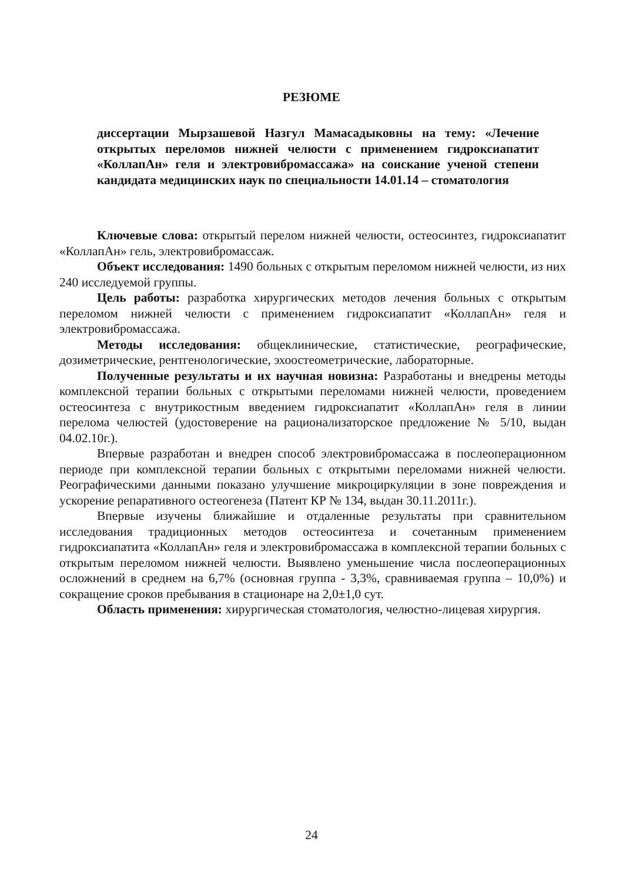РЕЗЮМЕ
диссертации Мырзашевой Назгул Мамасадыковны на тему: «Лечение открытых переломов нижней челюсти с применением гидроксиапатит «КоллапАн» геля и электровибромассажа» на соискание ученой степени кандидата медицинских наук по специальности 14.01.14 – стоматология
Ключевые слова: открытый перелом нижней челюсти, остеосинтез, гидроксиапатит «КоллапАн» гель, электровибромассаж.
Объект исследования: 1490 больных с открытым переломом нижней челюсти, из них 240 исследуемой группы.
Цель работы: разработка хирургических методов лечения больных с открытым переломом нижней челюсти с применением гидроксиапатит «КоллапАн» геля и электровибромассажа.
Методы исследования: общеклинические, статистические, реографические, дозиметрические, рентгенологические, эхоостеометрические, лабораторные.
Полученные результаты и их научная новизна: Разработаны и внедрены методы комплексной терапии больных с открытыми переломами нижней челюсти, проведением остеосинтеза с внутрикостным введением гидроксиапатит «КоллапАн» геля в линии перелома челюстей (удостоверение на рационализаторское предложение № 5/10, выдан 04.02.10г.).
Впервые разработан и внедрен способ электровибромассажа в послеоперационном периоде при комплексной терапии больных с открытыми переломами нижней челюсти. Реографическими данными показано улучшение микроциркуляции в зоне повреждения и ускорение репаративного остеогенеза (Патент КР № 134, выдан 30.11.2011г.).
Впервые изучены ближайшие и отдаленные результаты при сравнительном исследования традиционных методов остеосинтеза и сочетанным применением гидроксиапатита «КоллапАн» геля и электровибромассажа в комплексной терапии больных с открытым переломом нижней челюсти. Выявлено уменьшение числа послеоперационных осложнений в среднем на 6,7% (основная группа - 3,3%, сравниваемая группа – 10,0%) и сокращение сроков пребывания в стационаре на 2,0±1,0 сут.
Область применения: хирургическая стоматология, челюстно-лицевая хирургия.
24